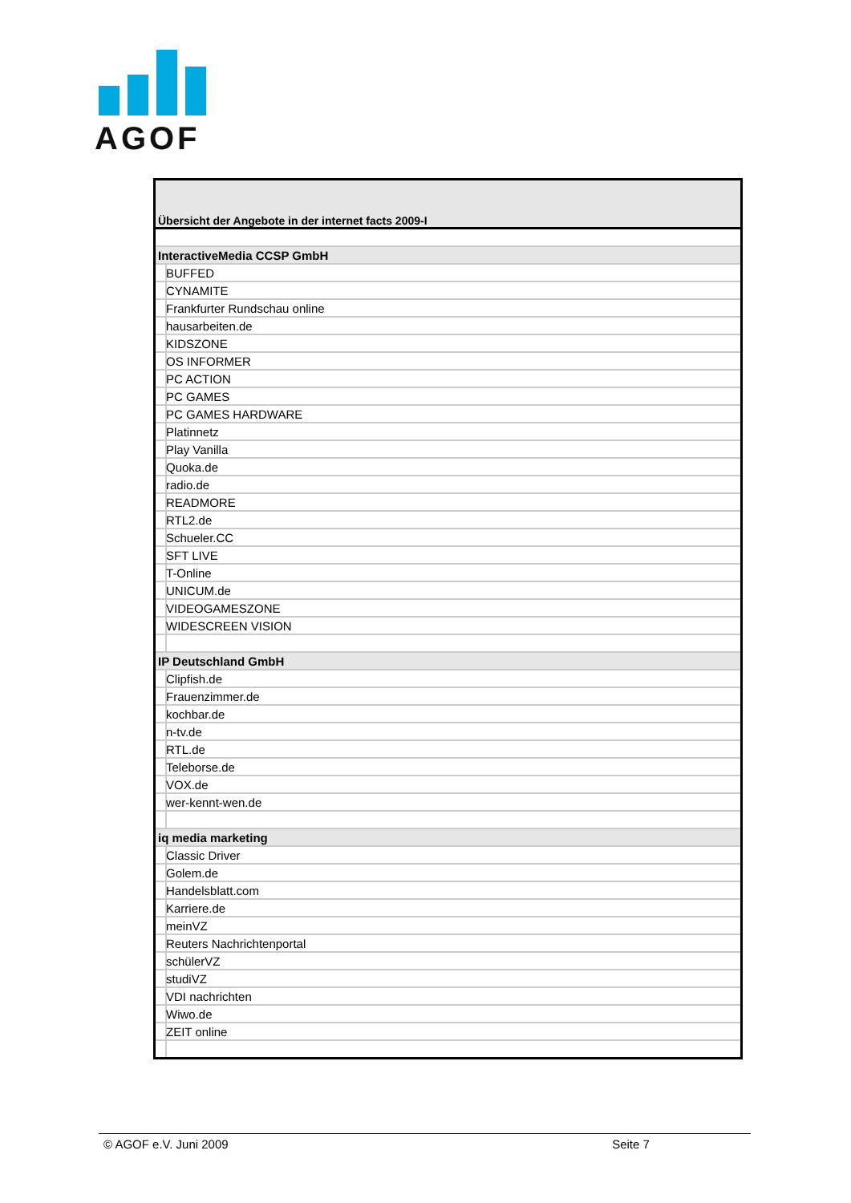AGOF
| Übersicht der Angebote in der internet facts 2009-I |
| InteractiveMedia CCSP GmbH |
| BUFFED |
| CYNAMITE |
| Frankfurter Rundschau online |
| hausarbeiten.de |
| KIDSZONE |
| OS INFORMER |
| PC ACTION |
| PC GAMES |
| PC GAMES HARDWARE |
| Platinnetz |
| Play Vanilla |
| Quoka.de |
| radio.de |
| READMORE |
| RTL2.de |
| Schueler.CC |
| SFT LIVE |
| T-Online |
| UNICUM.de |
| VIDEOGAMESZONE |
| WIDESCREEN VISION |
| IP Deutschland GmbH |
| Clipfish.de |
| Frauenzimmer.de |
| kochbar.de |
| n-tv.de |
| RTL.de |
| Teleborse.de |
| VOX.de |
| wer-kennt-wen.de |
| iq media marketing |
| Classic Driver |
| Golem.de |
| Handelsblatt.com |
| Karriere.de |
| meinVZ |
| Reuters Nachrichtenportal |
| schülerVZ |
| studiVZ |
| VDI nachrichten |
| Wiwo.de |
| ZEIT online |
© AGOF e.V. Juni 2009 Seite 7